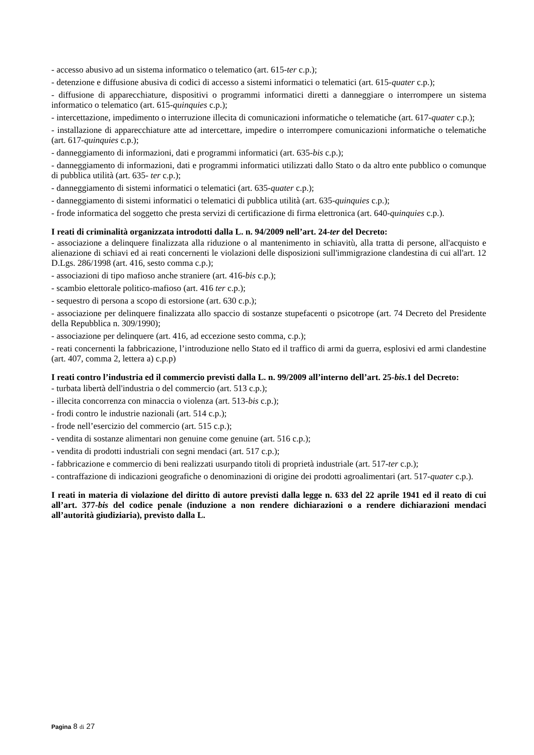- accesso abusivo ad un sistema informatico o telematico (art. 615-ter c.p.);
- detenzione e diffusione abusiva di codici di accesso a sistemi informatici o telematici (art. 615-quater c.p.);
- diffusione di apparecchiature, dispositivi o programmi informatici diretti a danneggiare o interrompere un sistema informatico o telematico (art. 615-quinquies c.p.);
- intercettazione, impedimento o interruzione illecita di comunicazioni informatiche o telematiche (art. 617-quater c.p.);
- installazione di apparecchiature atte ad intercettare, impedire o interrompere comunicazioni informatiche o telematiche (art. 617-quinquies c.p.);
- danneggiamento di informazioni, dati e programmi informatici (art. 635-bis c.p.);
- danneggiamento di informazioni, dati e programmi informatici utilizzati dallo Stato o da altro ente pubblico o comunque di pubblica utilità (art. 635- ter c.p.);
- danneggiamento di sistemi informatici o telematici (art. 635-quater c.p.);
- danneggiamento di sistemi informatici o telematici di pubblica utilità (art. 635-quinquies c.p.);
- frode informatica del soggetto che presta servizi di certificazione di firma elettronica (art. 640-quinquies c.p.).
I reati di criminalità organizzata introdotti dalla L. n. 94/2009 nell’art. 24-ter del Decreto:
- associazione a delinquere finalizzata alla riduzione o al mantenimento in schiavitù, alla tratta di persone, all'acquisto e alienazione di schiavi ed ai reati concernenti le violazioni delle disposizioni sull'immigrazione clandestina di cui all'art. 12 D.Lgs. 286/1998 (art. 416, sesto comma c.p.);
- associazioni di tipo mafioso anche straniere (art. 416-bis c.p.);
- scambio elettorale politico-mafioso (art. 416 ter c.p.);
- sequestro di persona a scopo di estorsione (art. 630 c.p.);
- associazione per delinquere finalizzata allo spaccio di sostanze stupefacenti o psicotrope (art. 74 Decreto del Presidente della Repubblica n. 309/1990);
- associazione per delinquere (art. 416, ad eccezione sesto comma, c.p.);
- reati concernenti la fabbricazione, l’introduzione nello Stato ed il traffico di armi da guerra, esplosivi ed armi clandestine (art. 407, comma 2, lettera a) c.p.p)
I reati contro l’industria ed il commercio previsti dalla L. n. 99/2009 all’interno dell’art. 25-bis.1 del Decreto:
- turbata libertà dell'industria o del commercio (art. 513 c.p.);
- illecita concorrenza con minaccia o violenza (art. 513-bis c.p.);
- frodi contro le industrie nazionali (art. 514 c.p.);
- frode nell’esercizio del commercio (art. 515 c.p.);
- vendita di sostanze alimentari non genuine come genuine (art. 516 c.p.);
- vendita di prodotti industriali con segni mendaci (art. 517 c.p.);
- fabbricazione e commercio di beni realizzati usurpando titoli di proprietà industriale (art. 517-ter c.p.);
- contraffazione di indicazioni geografiche o denominazioni di origine dei prodotti agroalimentari (art. 517-quater c.p.).
I reati in materia di violazione del diritto di autore previsti dalla legge n. 633 del 22 aprile 1941 ed il reato di cui all’art. 377-bis del codice penale (induzione a non rendere dichiarazioni o a rendere dichiarazioni mendaci all’autorità giudiziaria), previsto dalla L.
Pagina 8 di 27